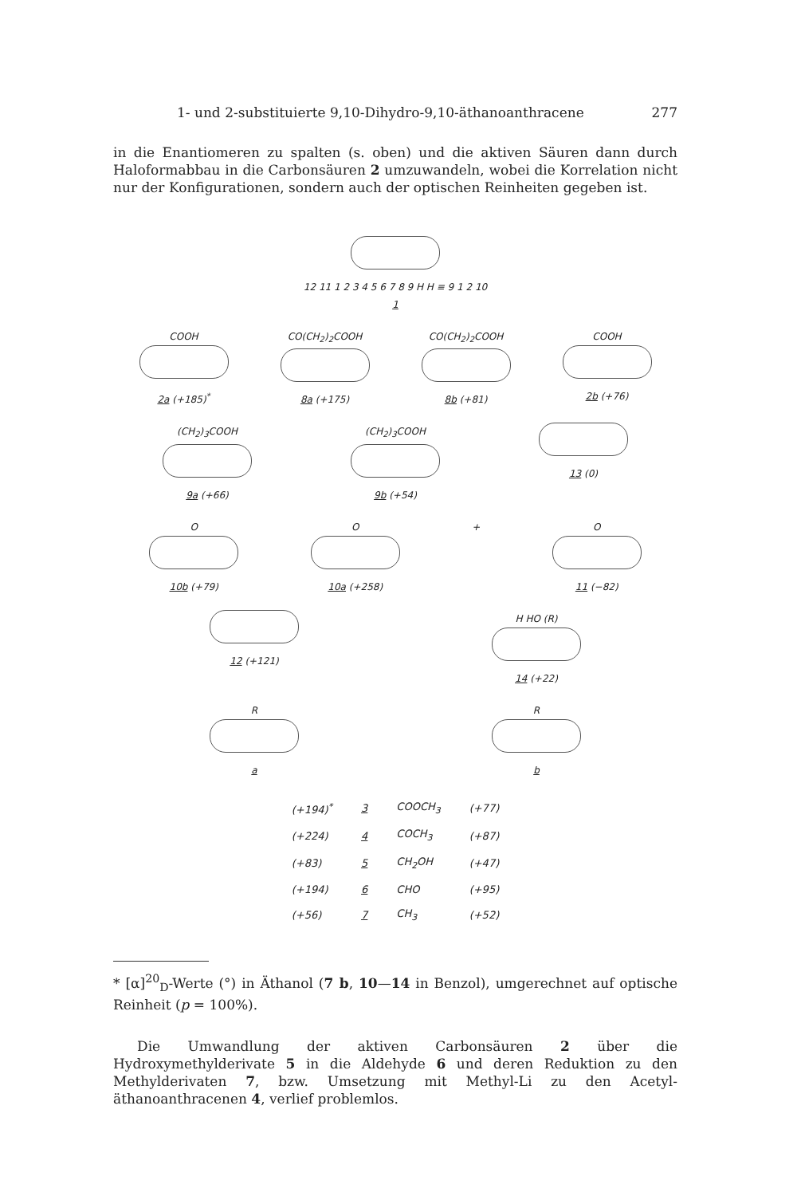1- und 2-substituierte 9,10-Dihydro-9,10-äthanoanthracene 277
in die Enantiomeren zu spalten (s. oben) und die aktiven Säuren dann durch Haloformabbau in die Carbonsäuren 2 umzuwandeln, wobei die Korrelation nicht nur der Konfigurationen, sondern auch der optischen Reinheiten gegeben ist.
12 11 1 2 3 4 5 6 7 8 9 H H ≡ 9 1 2 10
1
COOH
2a (+185)<sup>*</sup>
CO(CH<sub>2</sub>)<sub>2</sub>COOH
8a (+175)
CO(CH<sub>2</sub>)<sub>2</sub>COOH
8b (+81)
COOH
2b (+76)
(CH<sub>2</sub>)<sub>3</sub>COOH
9a (+66)
(CH<sub>2</sub>)<sub>3</sub>COOH
9b (+54)
13 (0)
O
10b (+79)
O
10a (+258)
+ O
11 (−82)
12 (+121) H HO (R)
14 (+22)
R
a
R
b
| (+194)<sup>*</sup> | 3 | COOCH<sub>3</sub> | (+77) |
| (+224) | 4 | COCH<sub>3</sub> | (+87) |
| (+83) | 5 | CH<sub>2</sub>OH | (+47) |
| (+194) | 6 | CHO | (+95) |
| (+56) | 7 | CH<sub>3</sub> | (+52) |
* [α]<sup>20</sup><sub>D</sub>-Werte (°) in Äthanol (7 b, 10—14 in Benzol), umgerechnet auf optische Reinheit (p = 100%).
Die Umwandlung der aktiven Carbonsäuren 2 über die Hydroxymethylderivate 5 in die Aldehyde 6 und deren Reduktion zu den Methylderivaten 7, bzw. Umsetzung mit Methyl-Li zu den Acetyl-äthanoanthracenen 4, verlief problemlos.